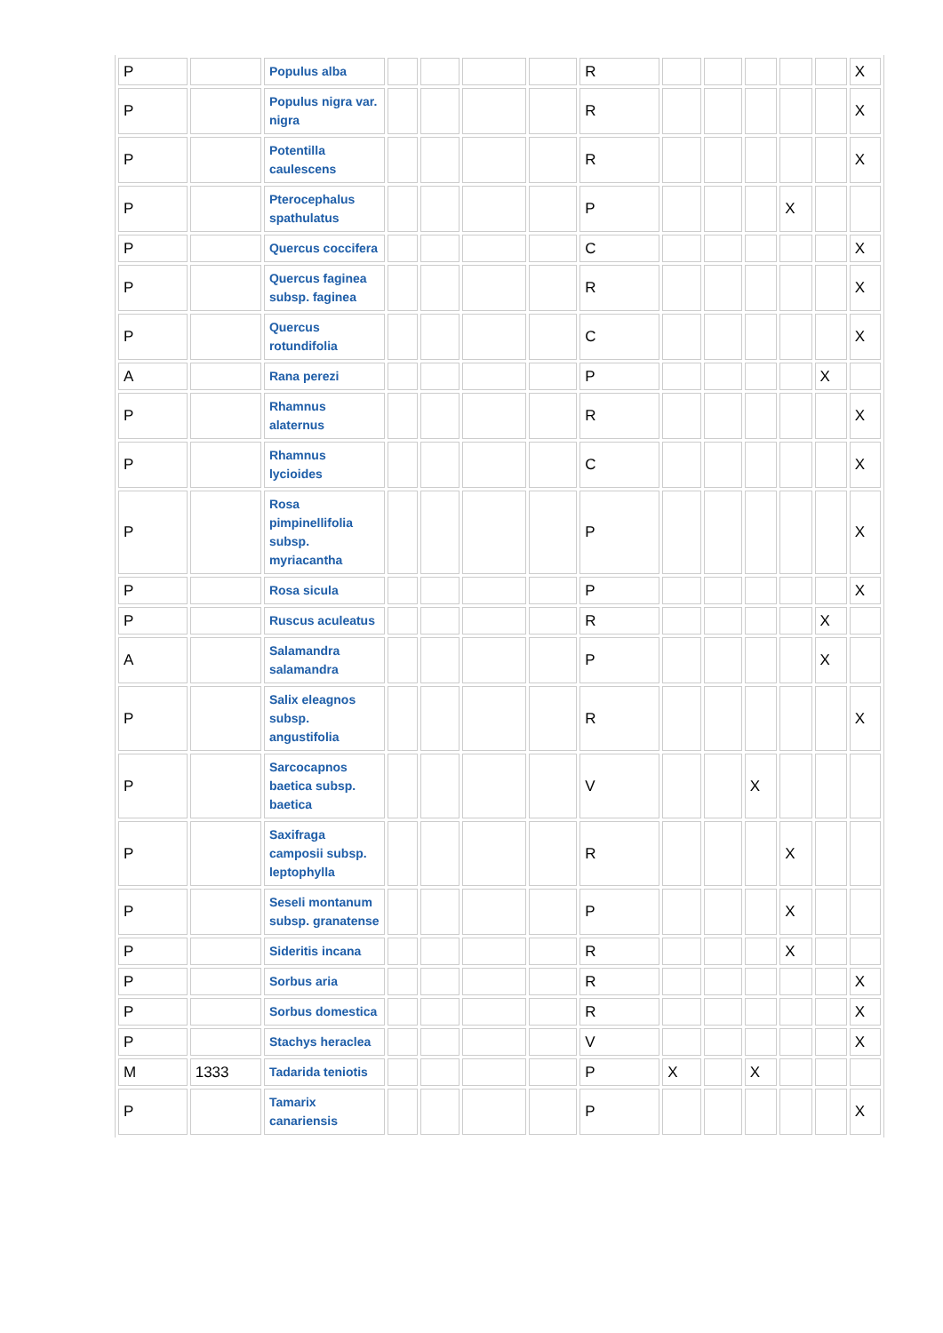| P | | Populus alba | | | | | R | | | | | | X |
| P | | Populus nigra var. nigra | | | | | R | | | | | | X |
| P | | Potentilla caulescens | | | | | R | | | | | | X |
| P | | Pterocephalus spathulatus | | | | | P | | | | X | | |
| P | | Quercus coccifera | | | | | C | | | | | | X |
| P | | Quercus faginea subsp. faginea | | | | | R | | | | | | X |
| P | | Quercus rotundifolia | | | | | C | | | | | | X |
| A | | Rana perezi | | | | | P | | | | | X | |
| P | | Rhamnus alaternus | | | | | R | | | | | | X |
| P | | Rhamnus lycioides | | | | | C | | | | | | X |
| P | | Rosa pimpinellifolia subsp. myriacantha | | | | | P | | | | | | X |
| P | | Rosa sicula | | | | | P | | | | | | X |
| P | | Ruscus aculeatus | | | | | R | | | | | X | |
| A | | Salamandra salamandra | | | | | P | | | | | X | |
| P | | Salix eleagnos subsp. angustifolia | | | | | R | | | | | | X |
| P | | Sarcocapnos baetica subsp. baetica | | | | | V | | | X | | | |
| P | | Saxifraga camposii subsp. leptophylla | | | | | R | | | | X | | |
| P | | Seseli montanum subsp. granatense | | | | | P | | | | X | | |
| P | | Sideritis incana | | | | | R | | | | X | | |
| P | | Sorbus aria | | | | | R | | | | | | X |
| P | | Sorbus domestica | | | | | R | | | | | | X |
| P | | Stachys heraclea | | | | | V | | | | | | X |
| M | 1333 | Tadarida teniotis | | | | | P | X | | X | | | |
| P | | Tamarix canariensis | | | | | P | | | | | | X |